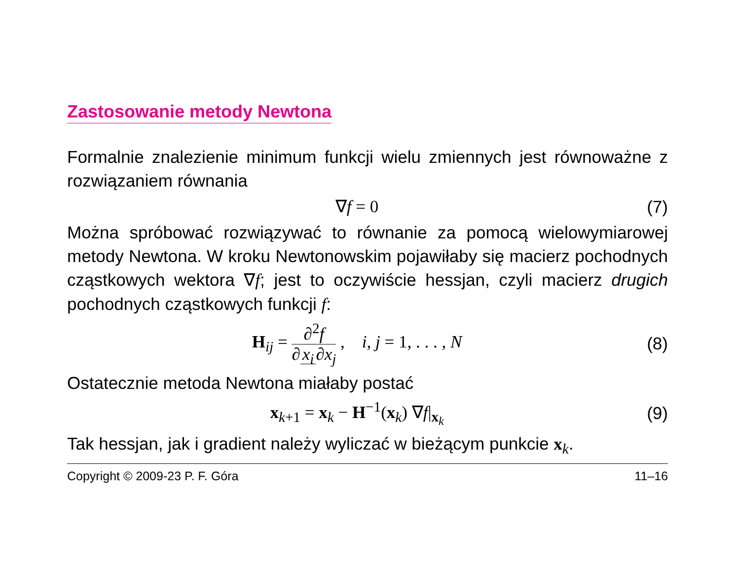Zastosowanie metody Newtona
Formalnie znalezienie minimum funkcji wielu zmiennych jest równoważne z rozwiązaniem równania
∇f = 0 (7)
Można spróbować rozwiązywać to równanie za pomocą wielowymiarowej metody Newtona. W kroku Newtonowskim pojawiłaby się macierz pochodnych cząstkowych wektora ∇f; jest to oczywiście hessjan, czyli macierz drugich pochodnych cząstkowych funkcji f:
H<sub>ij</sub> = ∂<sup>2</sup>f ∂ x<sub>i</sub> ∂x<sub>j</sub> , i, j = 1, . . . , N
(8)
Ostatecznie metoda Newtona miałaby postać
x<sub>k+1</sub> = x<sub>k</sub> − H<sup>−1</sup>(x<sub>k</sub>) ∇f|<sub>x<sub>k</sub></sub> (9)
Tak hessjan, jak i gradient należy wyliczać w bieżącym punkcie x<sub>k</sub>.
Copyright © 2009-23 P. F. Góra 11–16